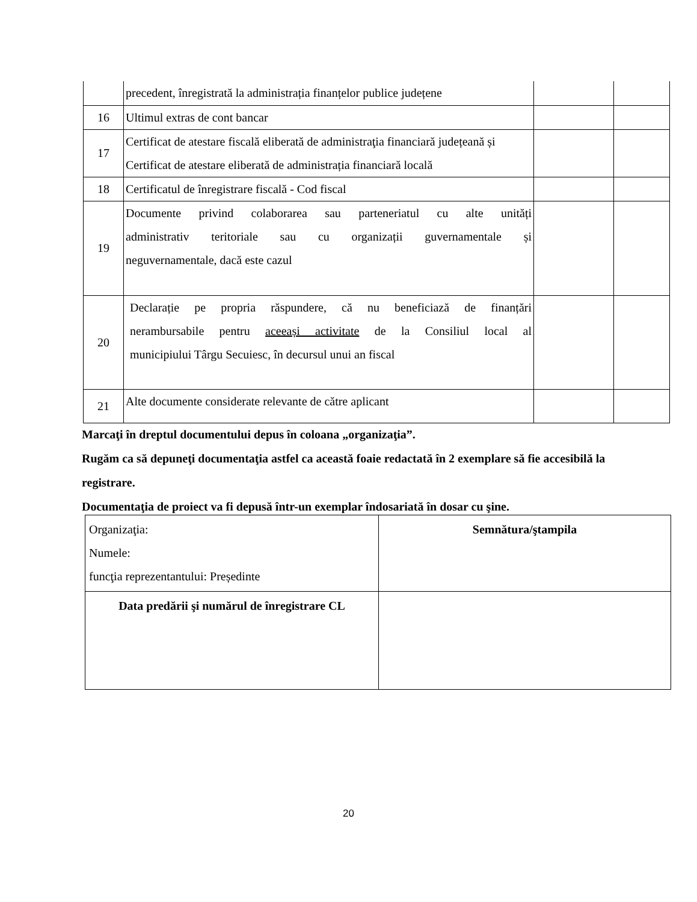| | precedent, înregistrată la administrația finanțelor publice județene | | |
| 16 | Ultimul extras de cont bancar | | |
| 17 | Certificat de atestare fiscală eliberată de administraţia financiară județeană și Certificat de atestare eliberată de administrația financiară locală | | |
| 18 | Certificatul de înregistrare fiscală - Cod fiscal | | |
| 19 | Documente privind colaborarea sau parteneriatul cu alte unități administrativ teritoriale sau cu organizații guvernamentale și neguvernamentale, dacă este cazul | | |
| 20 | Declarație pe propria răspundere, că nu beneficiază de finanțări nerambursabile pentru aceeași activitate de la Consiliul local al municipiului Târgu Secuiesc, în decursul unui an fiscal | | |
| 21 | Alte documente considerate relevante de către aplicant | | |
Marcaţi în dreptul documentului depus în coloana „organizaţia”.
Rugăm ca să depuneţi documentaţia astfel ca această foaie redactată în 2 exemplare să fie accesibilă la registrare.
Documentaţia de proiect va fi depusă într-un exemplar îndosariată în dosar cu şine.
| Organizaţia: Numele: funcţia reprezentantului: Președinte | Semnătura/ştampila |
| Data predării şi numărul de înregistrare CL | |
20